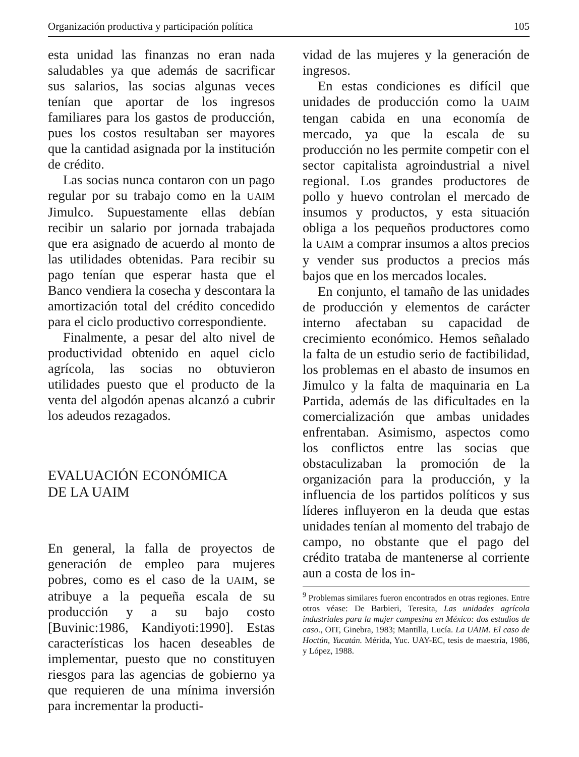Organización productiva y participación política 105
esta unidad las finanzas no eran nada saludables ya que además de sacrificar sus salarios, las socias algunas veces tenían que aportar de los ingresos familiares para los gastos de producción, pues los costos resultaban ser mayores que la cantidad asignada por la institución de crédito.
Las socias nunca contaron con un pago regular por su trabajo como en la UAIM Jimulco. Supuestamente ellas debían recibir un salario por jornada trabajada que era asignado de acuerdo al monto de las utilidades obtenidas. Para recibir su pago tenían que esperar hasta que el Banco vendiera la cosecha y descontara la amortización total del crédito concedido para el ciclo productivo correspondiente.
Finalmente, a pesar del alto nivel de productividad obtenido en aquel ciclo agrícola, las socias no obtuvieron utilidades puesto que el producto de la venta del algodón apenas alcanzó a cubrir los adeudos rezagados.
EVALUACIÓN ECONÓMICA
DE LA UAIM
En general, la falla de proyectos de generación de empleo para mujeres pobres, como es el caso de la UAIM, se atribuye a la pequeña escala de su producción y a su bajo costo [Buvinic:1986, Kandiyoti:1990]. Estas características los hacen deseables de implementar, puesto que no constituyen riesgos para las agencias de gobierno ya que requieren de una mínima inversión para incrementar la producti-
vidad de las mujeres y la generación de ingresos.
En estas condiciones es difícil que unidades de producción como la UAIM tengan cabida en una economía de mercado, ya que la escala de su producción no les permite competir con el sector capitalista agroindustrial a nivel regional. Los grandes productores de pollo y huevo controlan el mercado de insumos y productos, y esta situación obliga a los pequeños productores como la UAIM a comprar insumos a altos precios y vender sus productos a precios más bajos que en los mercados locales.
En conjunto, el tamaño de las unidades de producción y elementos de carácter interno afectaban su capacidad de crecimiento económico. Hemos señalado la falta de un estudio serio de factibilidad, los problemas en el abasto de insumos en Jimulco y la falta de maquinaria en La Partida, además de las dificultades en la comercialización que ambas unidades enfrentaban. Asimismo, aspectos como los conflictos entre las socias que obstaculizaban la promoción de la organización para la producción, y la influencia de los partidos políticos y sus líderes influyeron en la deuda que estas unidades tenían al momento del trabajo de campo, no obstante que el pago del crédito trataba de mantenerse al corriente aun a costa de los in-
<sup>9</sup> Problemas similares fueron encontrados en otras regiones. Entre otros véase: De Barbieri, Teresita, Las unidades agrícola industriales para la mujer campesina en México: dos estudios de caso., OIT, Ginebra, 1983; Mantilla, Lucía. La UAIM. El caso de Hoctún, Yucatán. Mérida, Yuc. UAY-EC, tesis de maestría, 1986, y López, 1988.